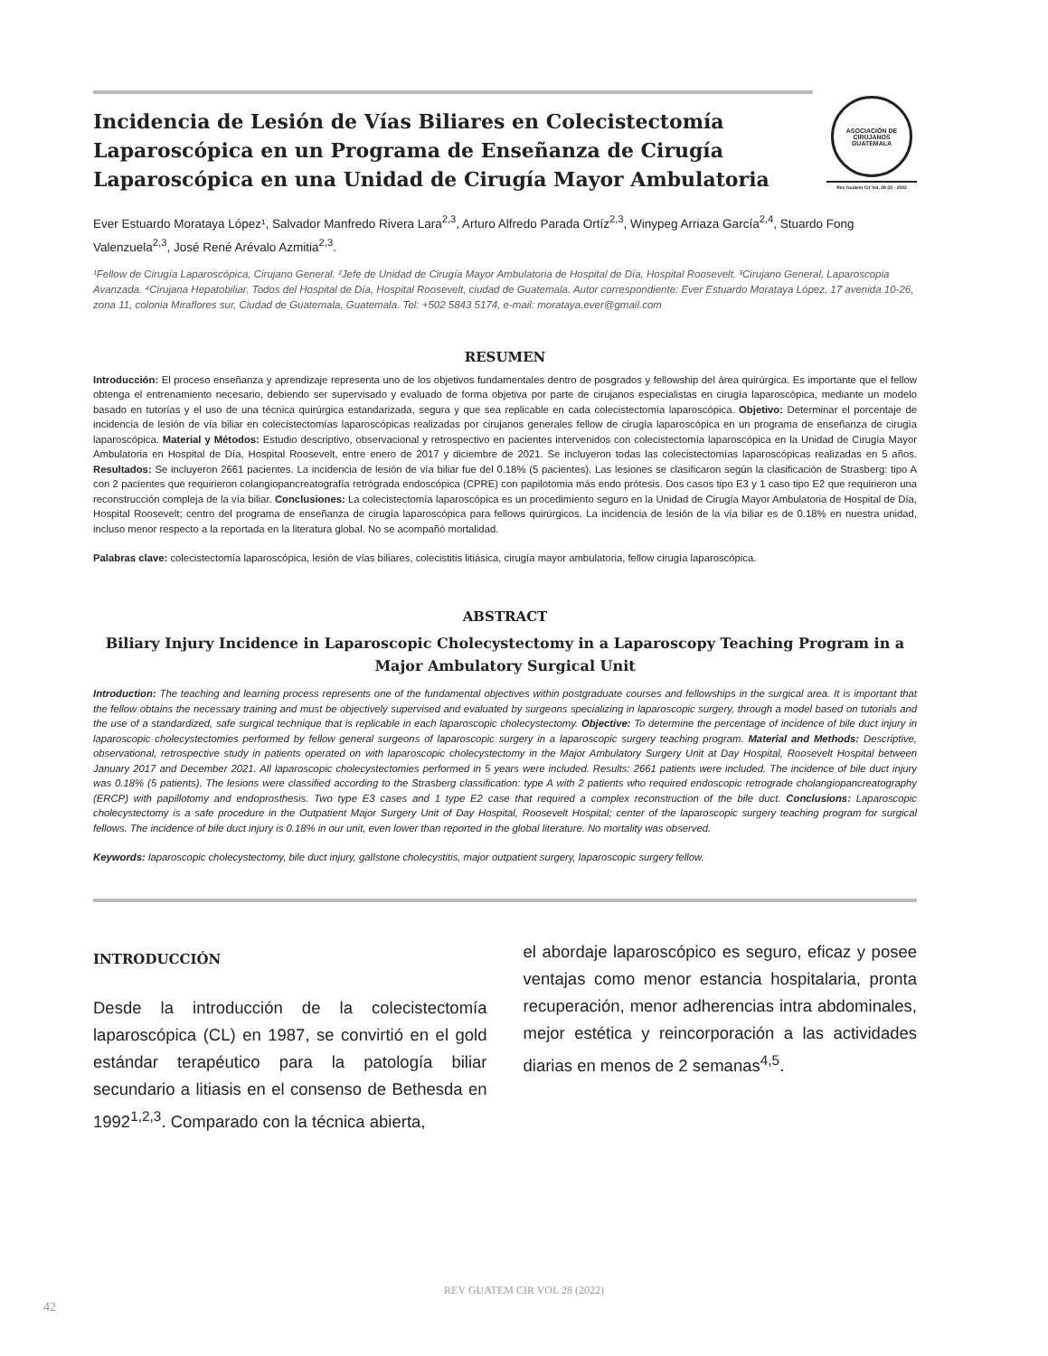Incidencia de Lesión de Vías Biliares en Colecistectomía Laparoscópica en un Programa de Enseñanza de Cirugía Laparoscópica en una Unidad de Cirugía Mayor Ambulatoria
ASOCIACIÓN DE CIRUJANOS GUATEMALA
Rev Guatem Cir Vol. 28 (2) · 2022
Ever Estuardo Morataya López¹, Salvador Manfredo Rivera Lara<sup>2,3</sup>, Arturo Alfredo Parada Ortíz<sup>2,3</sup>, Winypeg Arriaza García<sup>2,4</sup>, Stuardo Fong Valenzuela<sup>2,3</sup>, José René Arévalo Azmitia<sup>2,3</sup>.
¹Fellow de Cirugía Laparoscópica, Cirujano General. ²Jefe de Unidad de Cirugía Mayor Ambulatoria de Hospital de Día, Hospital Roosevelt. ³Cirujano General, Laparoscopia Avanzada. ⁴Cirujana Hepatobiliar. Todos del Hospital de Día, Hospital Roosevelt, ciudad de Guatemala. Autor correspondiente: Ever Estuardo Morataya López, 17 avenida 10-26, zona 11, colonia Miraflores sur, Ciudad de Guatemala, Guatemala. Tel: +502 5843 5174, e-mail: morataya.ever@gmail.com
RESUMEN
Introducción: El proceso enseñanza y aprendizaje representa uno de los objetivos fundamentales dentro de posgrados y fellowship del área quirúrgica. Es importante que el fellow obtenga el entrenamiento necesario, debiendo ser supervisado y evaluado de forma objetiva por parte de cirujanos especialistas en cirugía laparoscópica, mediante un modelo basado en tutorías y el uso de una técnica quirúrgica estandarizada, segura y que sea replicable en cada colecistectomía laparoscópica. Objetivo: Determinar el porcentaje de incidencia de lesión de vía biliar en colecistectomías laparoscópicas realizadas por cirujanos generales fellow de cirugía laparoscópica en un programa de enseñanza de cirugía laparoscópica. Material y Métodos: Estudio descriptivo, observacional y retrospectivo en pacientes intervenidos con colecistectomía laparoscópica en la Unidad de Cirugía Mayor Ambulatoria en Hospital de Día, Hospital Roosevelt, entre enero de 2017 y diciembre de 2021. Se incluyeron todas las colecistectomías laparoscópicas realizadas en 5 años. Resultados: Se incluyeron 2661 pacientes. La incidencia de lesión de vía biliar fue del 0.18% (5 pacientes). Las lesiones se clasificaron según la clasificación de Strasberg: tipo A con 2 pacientes que requirieron colangiopancreatografía retrógrada endoscópica (CPRE) con papilotomia más endo prótesis. Dos casos tipo E3 y 1 caso tipo E2 que requirieron una reconstrucción compleja de la vía biliar. Conclusiones: La colecistectomía laparoscópica es un procedimiento seguro en la Unidad de Cirugía Mayor Ambulatoria de Hospital de Día, Hospital Roosevelt; centro del programa de enseñanza de cirugía laparoscópica para fellows quirúrgicos. La incidencia de lesión de la vía biliar es de 0.18% en nuestra unidad, incluso menor respecto a la reportada en la literatura global. No se acompañó mortalidad.
Palabras clave: colecistectomía laparoscópica, lesión de vías biliares, colecistitis litiásica, cirugía mayor ambulatoria, fellow cirugía laparoscópica.
ABSTRACT
Biliary Injury Incidence in Laparoscopic Cholecystectomy in a Laparoscopy Teaching Program in a Major Ambulatory Surgical Unit
Introduction: The teaching and learning process represents one of the fundamental objectives within postgraduate courses and fellowships in the surgical area. It is important that the fellow obtains the necessary training and must be objectively supervised and evaluated by surgeons specializing in laparoscopic surgery, through a model based on tutorials and the use of a standardized, safe surgical technique that is replicable in each laparoscopic cholecystectomy. Objective: To determine the percentage of incidence of bile duct injury in laparoscopic cholecystectomies performed by fellow general surgeons of laparoscopic surgery in a laparoscopic surgery teaching program. Material and Methods: Descriptive, observational, retrospective study in patients operated on with laparoscopic cholecystectomy in the Major Ambulatory Surgery Unit at Day Hospital, Roosevelt Hospital between January 2017 and December 2021. All laparoscopic cholecystectomies performed in 5 years were included. Results: 2661 patients were included. The incidence of bile duct injury was 0.18% (5 patients). The lesions were classified according to the Strasberg classification: type A with 2 patients who required endoscopic retrograde cholangiopancreatography (ERCP) with papillotomy and endoprosthesis. Two type E3 cases and 1 type E2 case that required a complex reconstruction of the bile duct. Conclusions: Laparoscopic cholecystectomy is a safe procedure in the Outpatient Major Surgery Unit of Day Hospital, Roosevelt Hospital; center of the laparoscopic surgery teaching program for surgical fellows. The incidence of bile duct injury is 0.18% in our unit, even lower than reported in the global literature. No mortality was observed.
Keywords: laparoscopic cholecystectomy, bile duct injury, gallstone cholecystitis, major outpatient surgery, laparoscopic surgery fellow.
INTRODUCCIÓN
Desde la introducción de la colecistectomía laparoscópica (CL) en 1987, se convirtió en el gold estándar terapéutico para la patología biliar secundario a litiasis en el consenso de Bethesda en 1992<sup>1,2,3</sup>. Comparado con la técnica abierta,
el abordaje laparoscópico es seguro, eficaz y posee ventajas como menor estancia hospitalaria, pronta recuperación, menor adherencias intra abdominales, mejor estética y reincorporación a las actividades diarias en menos de 2 semanas<sup>4,5</sup>.
REV GUATEM CIR VOL 28 (2022)
42